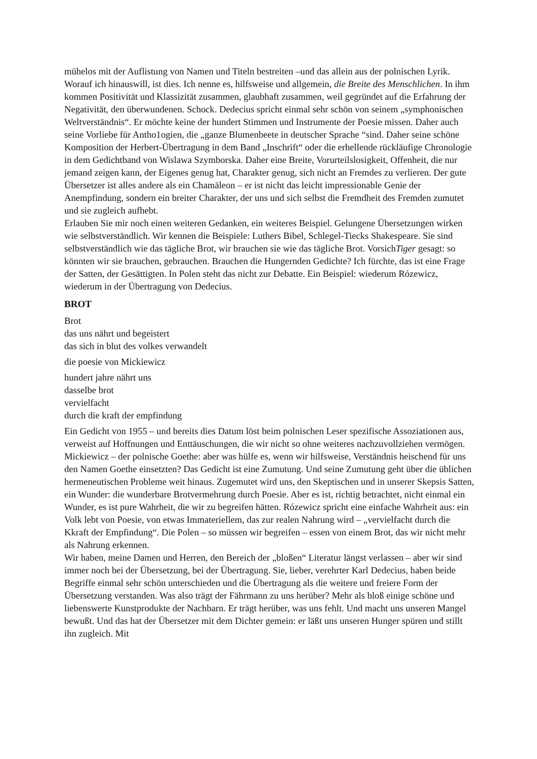mühelos mit der Auflistung von Namen und Titeln bestreiten –und das allein aus der polnischen Lyrik. Worauf ich hinauswill, ist dies. Ich nenne es, hilfsweise und allgemein, die Breite des Menschlichen. In ihm kommen Positivität und Klassizität zusammen, glaubhaft zusammen, weil gegründet auf die Erfahrung der Negativität, den überwundenen. Schock. Dedecius spricht einmal sehr schön von seinem „symphonischen Weltverständnis“. Er möchte keine der hundert Stimmen und Instrumente der Poesie missen. Daher auch seine Vorliebe für Antho1ogien, die „ganze Blumenbeete in deutscher Sprache “sind. Daher seine schöne Komposition der Herbert-Übertragung in dem Band „Inschrift“ oder die erhellende rückläufige Chronologie in dem Gedichtband von Wislawa Szymborska. Daher eine Breite, Vorurteilslosigkeit, Offenheit, die nur jemand zeigen kann, der Eigenes genug hat, Charakter genug, sich nicht an Fremdes zu verlieren. Der gute Übersetzer ist alles andere als ein Chamäleon – er ist nicht das leicht impressionable Genie der Anempfindung, sondern ein breiter Charakter, der uns und sich selbst die Fremdheit des Fremden zumutet und sie zugleich aufhebt.
Erlauben Sie mir noch einen weiteren Gedanken, ein weiteres Beispiel. Gelungene Übersetzungen wirken wie selbstverständlich. Wir kennen die Beispiele: Luthers Bibel, Schlegel-Tiecks Shakespeare. Sie sind selbstverständlich wie das tägliche Brot, wir brauchen sie wie das tägliche Brot. VorsichTiger gesagt: so könnten wir sie brauchen, gebrauchen. Brauchen die Hungernden Gedichte? Ich fürchte, das ist eine Frage der Satten, der Gesättigten. In Polen steht das nicht zur Debatte. Ein Beispiel: wiederum Rózewicz, wiederum in der Übertragung von Dedecius.
BROT
Brot
das uns nährt und begeistert
das sich in blut des volkes verwandelt
die poesie von Mickiewicz
hundert jahre nährt uns
dasselbe brot
vervielfacht
durch die kraft der empfindung
Ein Gedicht von 1955 – und bereits dies Datum löst beim polnischen Leser spezifische Assoziationen aus, verweist auf Hoffnungen und Enttäuschungen, die wir nicht so ohne weiteres nachzuvollziehen vermögen. Mickiewicz – der polnische Goethe: aber was hülfe es, wenn wir hilfsweise, Verständnis heischend für uns den Namen Goethe einsetzten? Das Gedicht ist eine Zumutung. Und seine Zumutung geht über die üblichen hermeneutischen Probleme weit hinaus. Zugemutet wird uns, den Skeptischen und in unserer Skepsis Satten, ein Wunder: die wunderbare Brotvermehrung durch Poesie. Aber es ist, richtig betrachtet, nicht einmal ein Wunder, es ist pure Wahrheit, die wir zu begreifen hätten. Rózewicz spricht eine einfache Wahrheit aus: ein Volk lebt von Poesie, von etwas Immateriellem, das zur realen Nahrung wird – „vervielfacht durch die Kkraft der Empfindung“. Die Polen – so müssen wir begreifen – essen von einem Brot, das wir nicht mehr als Nahrung erkennen.
Wir haben, meine Damen und Herren, den Bereich der „bloßen“ Literatur längst verlassen – aber wir sind immer noch bei der Übersetzung, bei der Übertragung. Sie, lieber, verehrter Karl Dedecius, haben beide Begriffe einmal sehr schön unterschieden und die Übertragung als die weitere und freiere Form der Übersetzung verstanden. Was also trägt der Fährmann zu uns herüber? Mehr als bloß einige schöne und liebenswerte Kunstprodukte der Nachbarn. Er trägt herüber, was uns fehlt. Und macht uns unseren Mangel bewußt. Und das hat der Übersetzer mit dem Dichter gemein: er läßt uns unseren Hunger spüren und stillt ihn zugleich. Mit